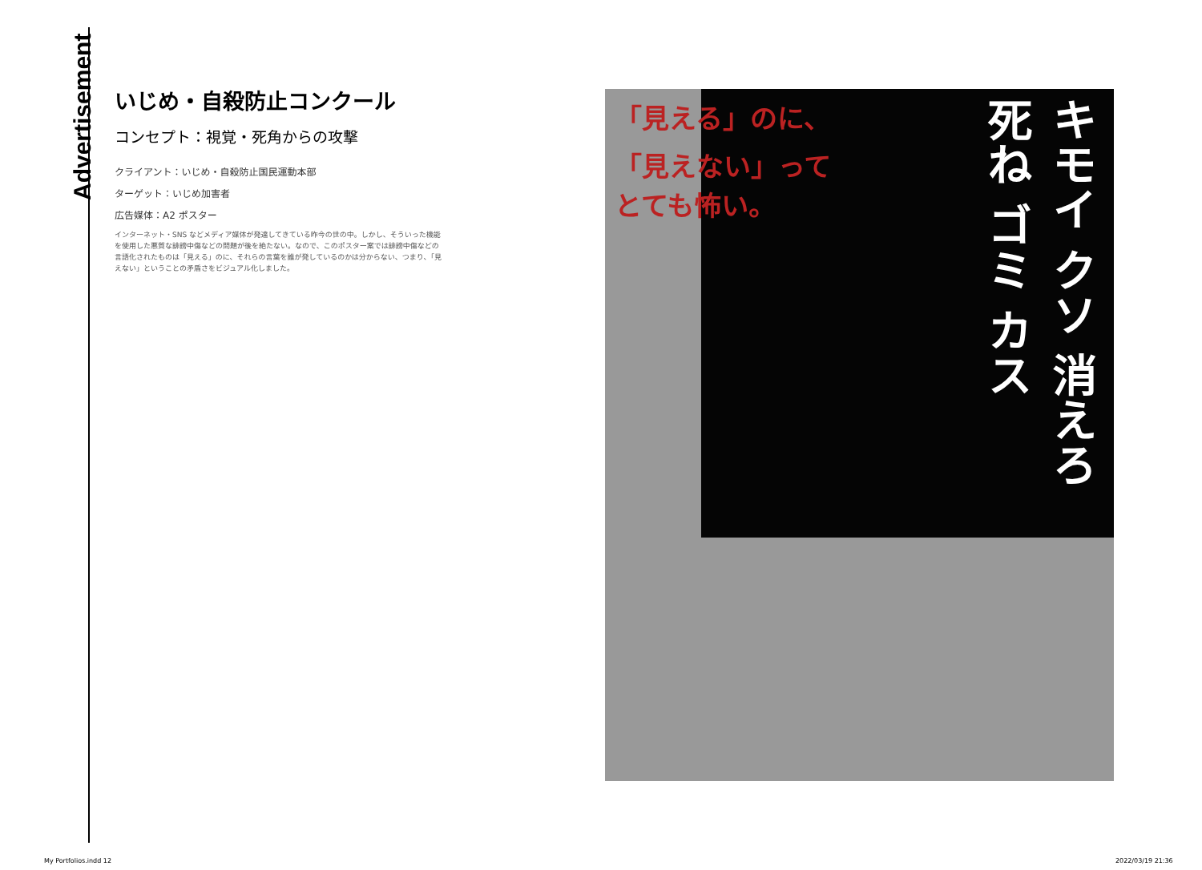Advertisement
いじめ・自殺防止コンクール
コンセプト：視覚・死角からの攻撃
クライアント：いじめ・自殺防止国民運動本部
ターゲット：いじめ加害者
広告媒体：A2 ポスター
インターネット・SNS などメディア媒体が発達してきている昨今の世の中。しかし、そういった機能を使用した悪質な誹謗中傷などの問題が後を絶たない。なので、このポスター案では誹謗中傷などの言語化されたものは「見える」のに、それらの言葉を誰が発しているのかは分からない、つまり、「見えない」ということの矛盾さをビジュアル化しました。
キモイ クソ 消えろ 死ね ゴミ カス
「見える」のに、
「見えない」って
とても怖い。
My Portfolios.indd 12 2022/03/19 21:36